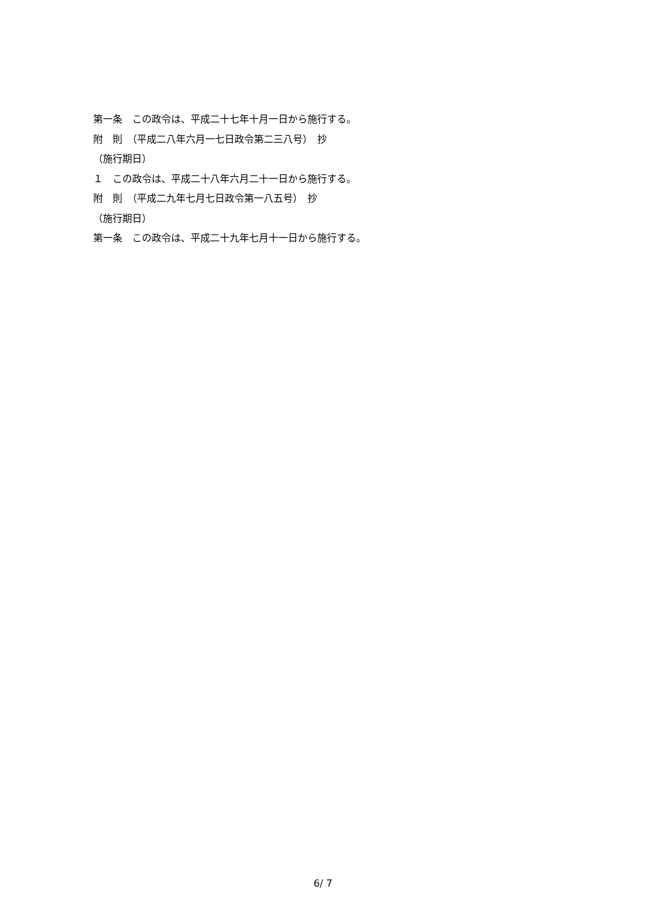第一条　この政令は、平成二十七年十月一日から施行する。
附　則　（平成二八年六月一七日政令第二三八号）　抄
（施行期日）
１　この政令は、平成二十八年六月二十一日から施行する。
附　則　（平成二九年七月七日政令第一八五号）　抄
（施行期日）
第一条　この政令は、平成二十九年七月十一日から施行する。
6/ 7